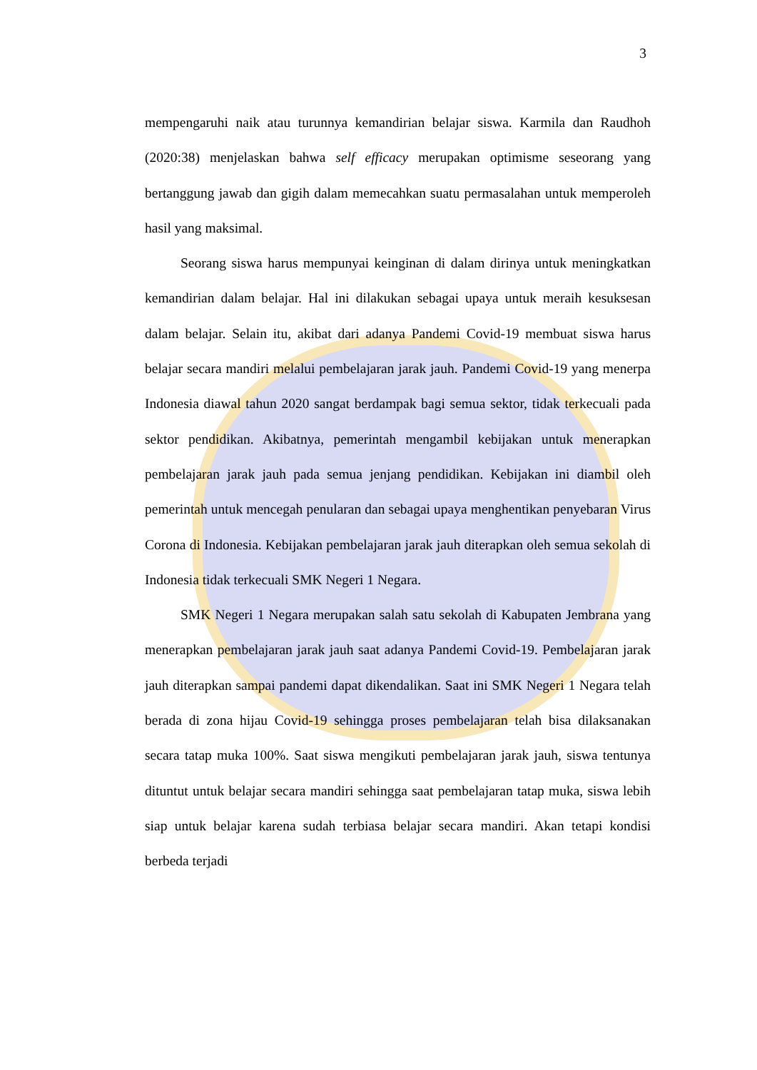3
mempengaruhi naik atau turunnya kemandirian belajar siswa. Karmila dan Raudhoh (2020:38) menjelaskan bahwa self efficacy merupakan optimisme seseorang yang bertanggung jawab dan gigih dalam memecahkan suatu permasalahan untuk memperoleh hasil yang maksimal.
Seorang siswa harus mempunyai keinginan di dalam dirinya untuk meningkatkan kemandirian dalam belajar. Hal ini dilakukan sebagai upaya untuk meraih kesuksesan dalam belajar. Selain itu, akibat dari adanya Pandemi Covid-19 membuat siswa harus belajar secara mandiri melalui pembelajaran jarak jauh. Pandemi Covid-19 yang menerpa Indonesia diawal tahun 2020 sangat berdampak bagi semua sektor, tidak terkecuali pada sektor pendidikan. Akibatnya, pemerintah mengambil kebijakan untuk menerapkan pembelajaran jarak jauh pada semua jenjang pendidikan. Kebijakan ini diambil oleh pemerintah untuk mencegah penularan dan sebagai upaya menghentikan penyebaran Virus Corona di Indonesia. Kebijakan pembelajaran jarak jauh diterapkan oleh semua sekolah di Indonesia tidak terkecuali SMK Negeri 1 Negara.
SMK Negeri 1 Negara merupakan salah satu sekolah di Kabupaten Jembrana yang menerapkan pembelajaran jarak jauh saat adanya Pandemi Covid-19. Pembelajaran jarak jauh diterapkan sampai pandemi dapat dikendalikan. Saat ini SMK Negeri 1 Negara telah berada di zona hijau Covid-19 sehingga proses pembelajaran telah bisa dilaksanakan secara tatap muka 100%. Saat siswa mengikuti pembelajaran jarak jauh, siswa tentunya dituntut untuk belajar secara mandiri sehingga saat pembelajaran tatap muka, siswa lebih siap untuk belajar karena sudah terbiasa belajar secara mandiri. Akan tetapi kondisi berbeda terjadi